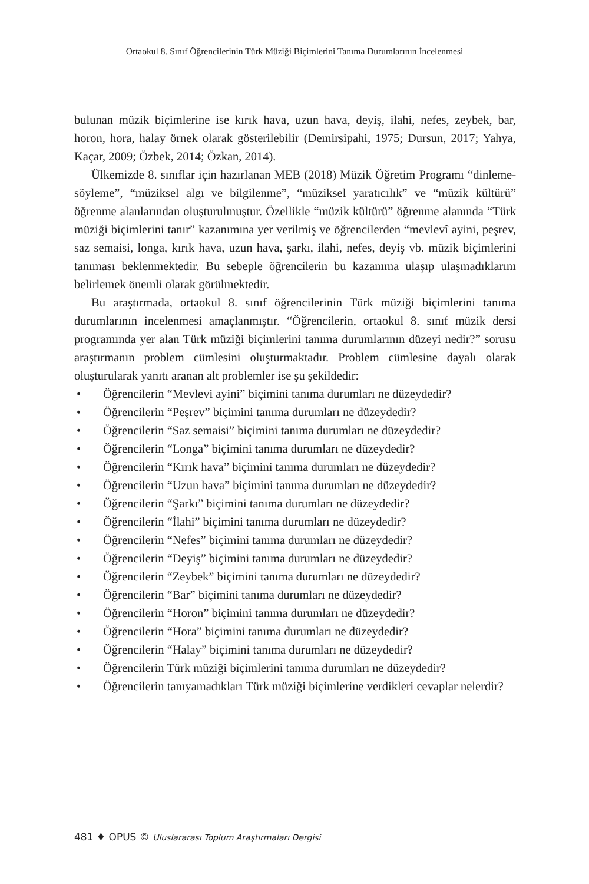Ortaokul 8. Sınıf Öğrencilerinin Türk Müziği Biçimlerini Tanıma Durumlarının İncelenmesi
bulunan müzik biçimlerine ise kırık hava, uzun hava, deyiş, ilahi, nefes, zeybek, bar, horon, hora, halay örnek olarak gösterilebilir (Demirsipahi, 1975; Dursun, 2017; Yahya, Kaçar, 2009; Özbek, 2014; Özkan, 2014).
Ülkemizde 8. sınıflar için hazırlanan MEB (2018) Müzik Öğretim Programı “dinleme-söyleme”, “müziksel algı ve bilgilenme”, “müziksel yaratıcılık” ve “müzik kültürü” öğrenme alanlarından oluşturulmuştur. Özellikle “müzik kültürü” öğrenme alanında “Türk müziği biçimlerini tanır” kazanımına yer verilmiş ve öğrencilerden “mevlevî ayini, peşrev, saz semaisi, longa, kırık hava, uzun hava, şarkı, ilahi, nefes, deyiş vb. müzik biçimlerini tanıması beklenmektedir. Bu sebeple öğrencilerin bu kazanıma ulaşıp ulaşmadıklarını belirlemek önemli olarak görülmektedir.
Bu araştırmada, ortaokul 8. sınıf öğrencilerinin Türk müziği biçimlerini tanıma durumlarının incelenmesi amaçlanmıştır. “Öğrencilerin, ortaokul 8. sınıf müzik dersi programında yer alan Türk müziği biçimlerini tanıma durumlarının düzeyi nedir?” sorusu araştırmanın problem cümlesini oluşturmaktadır. Problem cümlesine dayalı olarak oluşturularak yanıtı aranan alt problemler ise şu şekildedir:
• Öğrencilerin “Mevlevi ayini” biçimini tanıma durumları ne düzeydedir?
• Öğrencilerin “Peşrev” biçimini tanıma durumları ne düzeydedir?
• Öğrencilerin “Saz semaisi” biçimini tanıma durumları ne düzeydedir?
• Öğrencilerin “Longa” biçimini tanıma durumları ne düzeydedir?
• Öğrencilerin “Kırık hava” biçimini tanıma durumları ne düzeydedir?
• Öğrencilerin “Uzun hava” biçimini tanıma durumları ne düzeydedir?
• Öğrencilerin “Şarkı” biçimini tanıma durumları ne düzeydedir?
• Öğrencilerin “İlahi” biçimini tanıma durumları ne düzeydedir?
• Öğrencilerin “Nefes” biçimini tanıma durumları ne düzeydedir?
• Öğrencilerin “Deyiş” biçimini tanıma durumları ne düzeydedir?
• Öğrencilerin “Zeybek” biçimini tanıma durumları ne düzeydedir?
• Öğrencilerin “Bar” biçimini tanıma durumları ne düzeydedir?
• Öğrencilerin “Horon” biçimini tanıma durumları ne düzeydedir?
• Öğrencilerin “Hora” biçimini tanıma durumları ne düzeydedir?
• Öğrencilerin “Halay” biçimini tanıma durumları ne düzeydedir?
• Öğrencilerin Türk müziği biçimlerini tanıma durumları ne düzeydedir?
• Öğrencilerin tanıyamadıkları Türk müziği biçimlerine verdikleri cevaplar nelerdir?
481 ♦ OPUS © Uluslararası Toplum Araştırmaları Dergisi